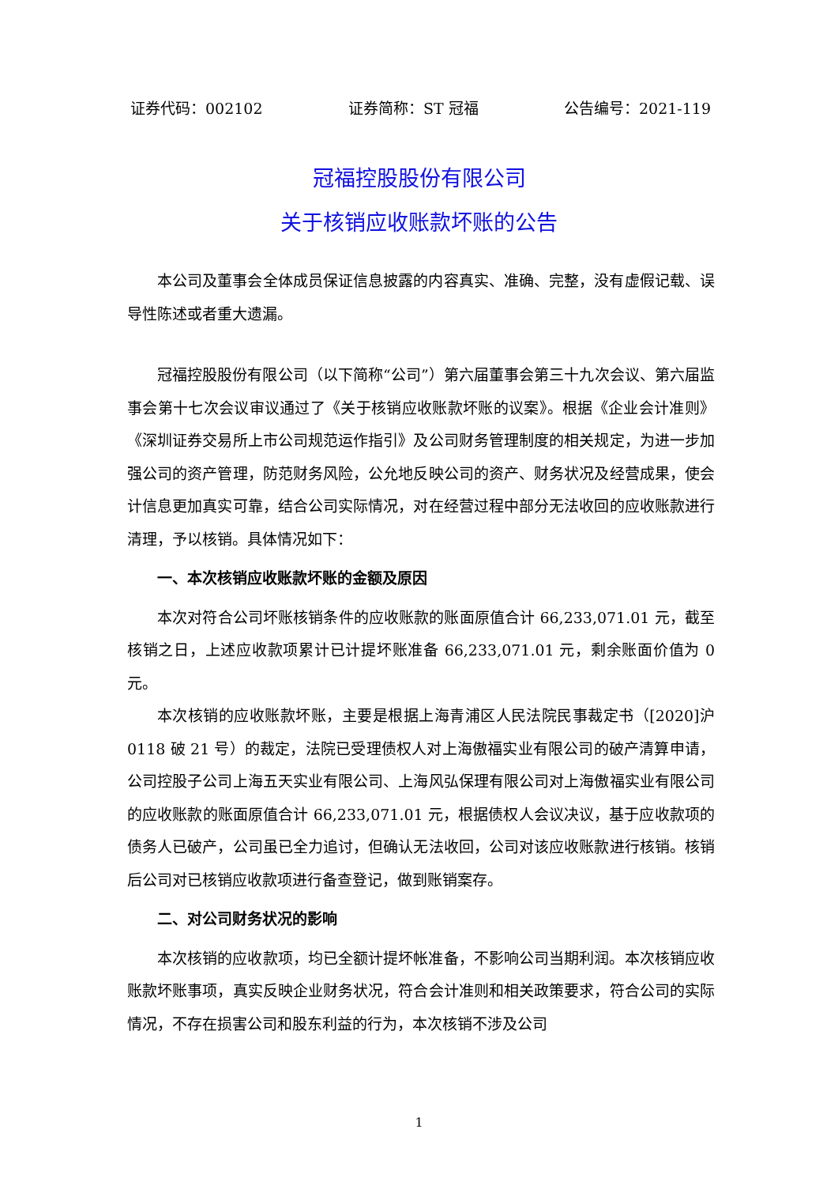证券代码：002102 证券简称：ST 冠福 公告编号：2021-119
冠福控股股份有限公司
关于核销应收账款坏账的公告
本公司及董事会全体成员保证信息披露的内容真实、准确、完整，没有虚假记载、误导性陈述或者重大遗漏。
冠福控股股份有限公司（以下简称“公司”）第六届董事会第三十九次会议、第六届监事会第十七次会议审议通过了《关于核销应收账款坏账的议案》。根据《企业会计准则》《深圳证券交易所上市公司规范运作指引》及公司财务管理制度的相关规定，为进一步加强公司的资产管理，防范财务风险，公允地反映公司的资产、财务状况及经营成果，使会计信息更加真实可靠，结合公司实际情况，对在经营过程中部分无法收回的应收账款进行清理，予以核销。具体情况如下：
一、本次核销应收账款坏账的金额及原因
本次对符合公司坏账核销条件的应收账款的账面原值合计 66,233,071.01 元，截至核销之日，上述应收款项累计已计提坏账准备 66,233,071.01 元，剩余账面价值为 0 元。
本次核销的应收账款坏账，主要是根据上海青浦区人民法院民事裁定书（[2020]沪 0118 破 21 号）的裁定，法院已受理债权人对上海傲福实业有限公司的破产清算申请，公司控股子公司上海五天实业有限公司、上海风弘保理有限公司对上海傲福实业有限公司的应收账款的账面原值合计 66,233,071.01 元，根据债权人会议决议，基于应收款项的债务人已破产，公司虽已全力追讨，但确认无法收回，公司对该应收账款进行核销。核销后公司对已核销应收款项进行备查登记，做到账销案存。
二、对公司财务状况的影响
本次核销的应收款项，均已全额计提坏帐准备，不影响公司当期利润。本次核销应收账款坏账事项，真实反映企业财务状况，符合会计准则和相关政策要求，符合公司的实际情况，不存在损害公司和股东利益的行为，本次核销不涉及公司
1